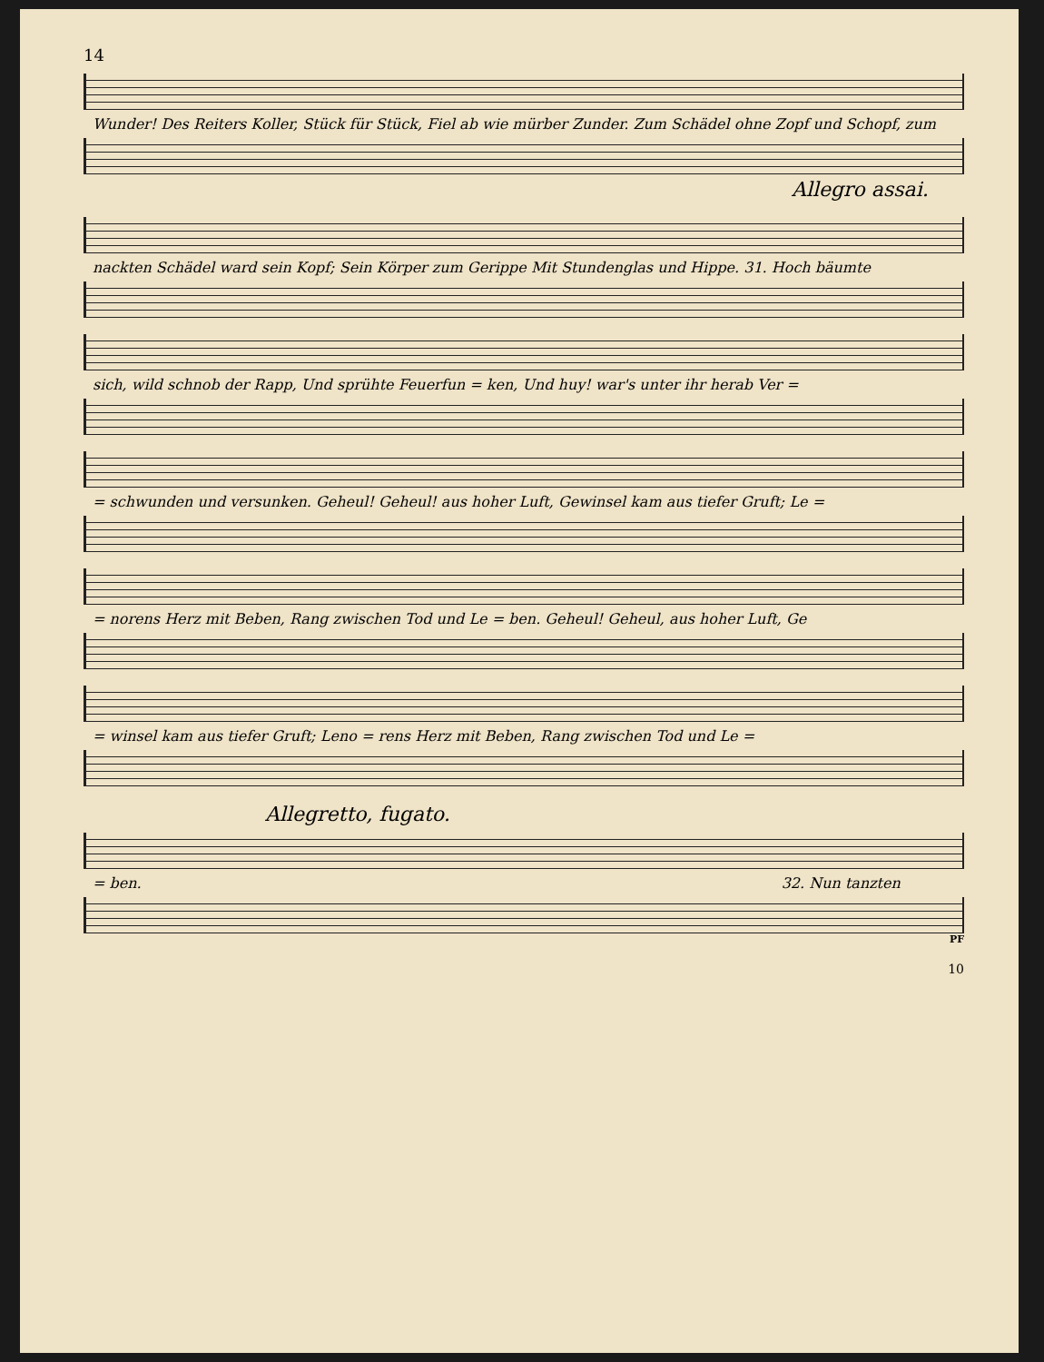14
Wunder! Des Reiters Koller, Stück für Stück, Fiel ab wie mürber Zunder. Zum Schädel ohne Zopf und Schopf, zum
Allegro assai.
nackten Schädel ward sein Kopf; Sein Körper zum Gerippe Mit Stundenglas und Hippe. 31. Hoch bäumte
sich, wild schnob der Rapp, Und sprühte Feuerfun = ken, Und huy! war's unter ihr herab Ver =
= schwunden und versunken. Geheul! Geheul! aus hoher Luft, Gewinsel kam aus tiefer Gruft; Le =
= norens Herz mit Beben, Rang zwischen Tod und Le = ben. Geheul! Geheul, aus hoher Luft, Ge
= winsel kam aus tiefer Gruft; Leno = rens Herz mit Beben, Rang zwischen Tod und Le =
Allegretto, fugato.
= ben. 32. Nun tanzten
PF
10